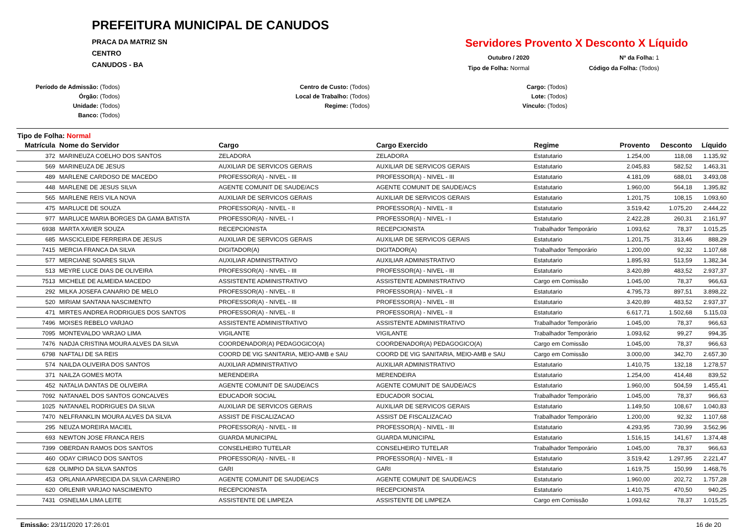PREFEITURA MUNICIPAL DE CANUDOS
PRACA DA MATRIZ SN
CENTRO
CANUDOS - BA
Servidores Provento X Desconto X Líquido
Outubro / 2020
Tipo de Folha: Normal
Nº da Folha: 1
Código da Folha: (Todos)
Período de Admissão: (Todos)
Órgão: (Todos)
Unidade: (Todos)
Banco: (Todos)
Centro de Custo: (Todos)
Local de Trabalho: (Todos)
Regime: (Todos)
Cargo: (Todos)
Lote: (Todos)
Vínculo: (Todos)
Tipo de Folha: Normal
| Matrícula | Nome do Servidor | Cargo | Cargo Exercido | Regime | Provento | Desconto | Líquido |
| --- | --- | --- | --- | --- | --- | --- | --- |
| 372 | MARINEUZA COELHO DOS SANTOS | ZELADORA | ZELADORA | Estatutario | 1.254,00 | 118,08 | 1.135,92 |
| 569 | MARINEUZA DE JESUS | AUXILIAR DE SERVICOS GERAIS | AUXILIAR DE SERVICOS GERAIS | Estatutario | 2.045,83 | 582,52 | 1.463,31 |
| 489 | MARLENE CARDOSO DE MACEDO | PROFESSOR(A) - NIVEL - III | PROFESSOR(A) - NIVEL - III | Estatutario | 4.181,09 | 688,01 | 3.493,08 |
| 448 | MARLENE DE JESUS SILVA | AGENTE COMUNIT DE SAUDE/ACS | AGENTE COMUNIT DE SAUDE/ACS | Estatutario | 1.960,00 | 564,18 | 1.395,82 |
| 565 | MARLENE REIS VILA NOVA | AUXILIAR DE SERVICOS GERAIS | AUXILIAR DE SERVICOS GERAIS | Estatutario | 1.201,75 | 108,15 | 1.093,60 |
| 475 | MARLUCE DE SOUZA | PROFESSOR(A) - NIVEL - II | PROFESSOR(A) - NIVEL - II | Estatutario | 3.519,42 | 1.075,20 | 2.444,22 |
| 977 | MARLUCE MARIA BORGES DA GAMA BATISTA | PROFESSOR(A) - NIVEL - I | PROFESSOR(A) - NIVEL - I | Estatutario | 2.422,28 | 260,31 | 2.161,97 |
| 6938 | MARTA XAVIER SOUZA | RECEPCIONISTA | RECEPCIONISTA | Trabalhador Temporário | 1.093,62 | 78,37 | 1.015,25 |
| 685 | MASCICLEIDE FERREIRA DE JESUS | AUXILIAR DE SERVICOS GERAIS | AUXILIAR DE SERVICOS GERAIS | Estatutario | 1.201,75 | 313,46 | 888,29 |
| 7415 | MERCIA FRANCA DA SILVA | DIGITADOR(A) | DIGITADOR(A) | Trabalhador Temporário | 1.200,00 | 92,32 | 1.107,68 |
| 577 | MERCIANE SOARES SILVA | AUXILIAR ADMINISTRATIVO | AUXILIAR ADMINISTRATIVO | Estatutario | 1.895,93 | 513,59 | 1.382,34 |
| 513 | MEYRE LUCE DIAS DE OLIVEIRA | PROFESSOR(A) - NIVEL - III | PROFESSOR(A) - NIVEL - III | Estatutario | 3.420,89 | 483,52 | 2.937,37 |
| 7513 | MICHELE DE ALMEIDA MACEDO | ASSISTENTE ADMINISTRATIVO | ASSISTENTE ADMINISTRATIVO | Cargo em Comissão | 1.045,00 | 78,37 | 966,63 |
| 292 | MILKA JOSEFA CANARIO DE MELO | PROFESSOR(A) - NIVEL - II | PROFESSOR(A) - NIVEL - II | Estatutario | 4.795,73 | 897,51 | 3.898,22 |
| 520 | MIRIAM SANTANA NASCIMENTO | PROFESSOR(A) - NIVEL - III | PROFESSOR(A) - NIVEL - III | Estatutario | 3.420,89 | 483,52 | 2.937,37 |
| 471 | MIRTES ANDREA RODRIGUES DOS SANTOS | PROFESSOR(A) - NIVEL - II | PROFESSOR(A) - NIVEL - II | Estatutario | 6.617,71 | 1.502,68 | 5.115,03 |
| 7496 | MOISES REBELO VARJAO | ASSISTENTE ADMINISTRATIVO | ASSISTENTE ADMINISTRATIVO | Trabalhador Temporário | 1.045,00 | 78,37 | 966,63 |
| 7095 | MONTEVALDO VARJAO LIMA | VIGILANTE | VIGILANTE | Trabalhador Temporário | 1.093,62 | 99,27 | 994,35 |
| 7476 | NADJA CRISTINA MOURA ALVES DA SILVA | COORDENADOR(A) PEDAGOGICO(A) | COORDENADOR(A) PEDAGOGICO(A) | Cargo em Comissão | 1.045,00 | 78,37 | 966,63 |
| 6798 | NAFTALI DE SA REIS | COORD DE VIG SANITARIA, MEIO-AMB e SAU | COORD DE VIG SANITARIA, MEIO-AMB e SAU | Cargo em Comissão | 3.000,00 | 342,70 | 2.657,30 |
| 574 | NAILDA OLIVEIRA DOS SANTOS | AUXILIAR ADMINISTRATIVO | AUXILIAR ADMINISTRATIVO | Estatutario | 1.410,75 | 132,18 | 1.278,57 |
| 371 | NAILZA GOMES MOTA | MERENDEIRA | MERENDEIRA | Estatutario | 1.254,00 | 414,48 | 839,52 |
| 452 | NATALIA DANTAS DE OLIVEIRA | AGENTE COMUNIT DE SAUDE/ACS | AGENTE COMUNIT DE SAUDE/ACS | Estatutario | 1.960,00 | 504,59 | 1.455,41 |
| 7092 | NATANAEL DOS SANTOS GONCALVES | EDUCADOR SOCIAL | EDUCADOR SOCIAL | Trabalhador Temporário | 1.045,00 | 78,37 | 966,63 |
| 1025 | NATANAEL RODRIGUES DA SILVA | AUXILIAR DE SERVICOS GERAIS | AUXILIAR DE SERVICOS GERAIS | Estatutario | 1.149,50 | 108,67 | 1.040,83 |
| 7470 | NELFRANKLIN MOURA ALVES DA SILVA | ASSIST DE FISCALIZACAO | ASSIST DE FISCALIZACAO | Trabalhador Temporário | 1.200,00 | 92,32 | 1.107,68 |
| 295 | NEUZA MOREIRA MACIEL | PROFESSOR(A) - NIVEL - III | PROFESSOR(A) - NIVEL - III | Estatutario | 4.293,95 | 730,99 | 3.562,96 |
| 693 | NEWTON JOSE FRANCA REIS | GUARDA MUNICIPAL | GUARDA MUNICIPAL | Estatutario | 1.516,15 | 141,67 | 1.374,48 |
| 7399 | OBERDAN RAMOS DOS SANTOS | CONSELHEIRO TUTELAR | CONSELHEIRO TUTELAR | Trabalhador Temporário | 1.045,00 | 78,37 | 966,63 |
| 460 | ODAY CIRIACO DOS SANTOS | PROFESSOR(A) - NIVEL - II | PROFESSOR(A) - NIVEL - II | Estatutario | 3.519,42 | 1.297,95 | 2.221,47 |
| 628 | OLIMPIO DA SILVA SANTOS | GARI | GARI | Estatutario | 1.619,75 | 150,99 | 1.468,76 |
| 453 | ORLANIA APARECIDA DA SILVA CARNEIRO | AGENTE COMUNIT DE SAUDE/ACS | AGENTE COMUNIT DE SAUDE/ACS | Estatutario | 1.960,00 | 202,72 | 1.757,28 |
| 620 | ORLENIR VARJAO NASCIMENTO | RECEPCIONISTA | RECEPCIONISTA | Estatutario | 1.410,75 | 470,50 | 940,25 |
| 7431 | OSNELMA LIMA LEITE | ASSISTENTE DE LIMPEZA | ASSISTENTE DE LIMPEZA | Cargo em Comissão | 1.093,62 | 78,37 | 1.015,25 |
Emissão: 23/11/2020 17:26:01 16 de 20